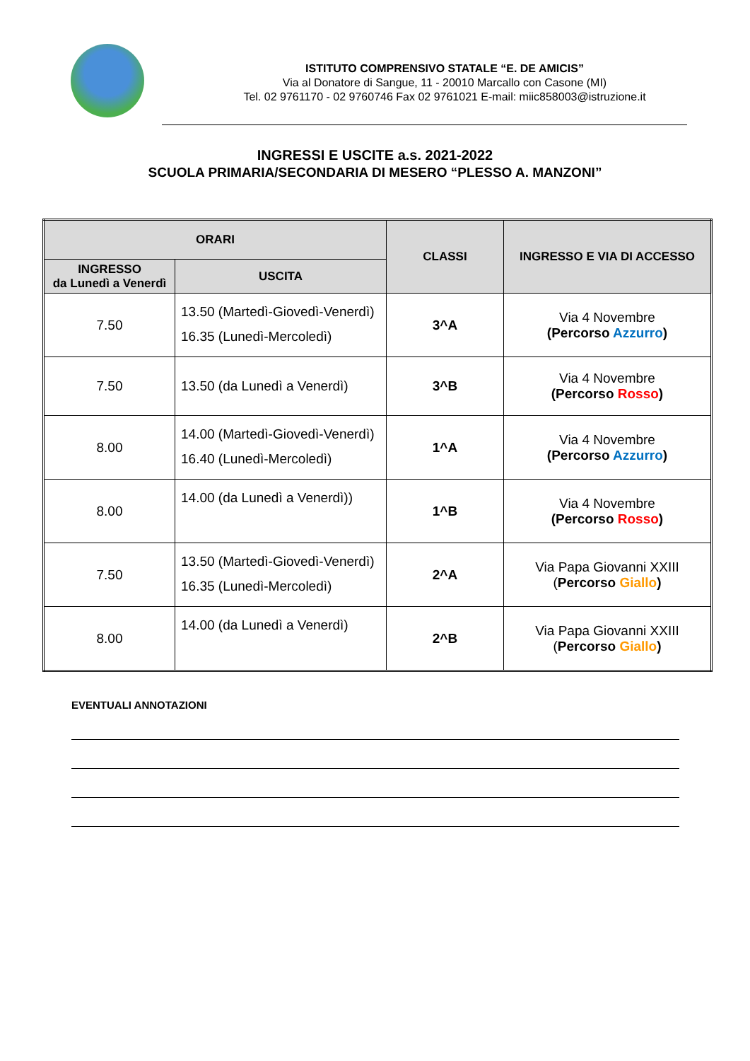ISTITUTO COMPRENSIVO STATALE “E. DE AMICIS”
Via al Donatore di Sangue, 11 - 20010 Marcallo con Casone (MI)
Tel. 02 9761170 - 02 9760746 Fax 02 9761021 E-mail: miic858003@istruzione.it
INGRESSI E USCITE a.s. 2021-2022
SCUOLA PRIMARIA/SECONDARIA DI MESERO “PLESSO A. MANZONI”
| ORARI | | CLASSI | INGRESSO E VIA DI ACCESSO |
| --- | --- | --- | --- |
| INGRESSO da Lunedì a Venerdì | USCITA | | |
| 7.50 | 13.50 (Martedì-Giovedì-Venerdì) 16.35 (Lunedì-Mercoledì) | 3^A | Via 4 Novembre (Percorso Azzurro ) |
| 7.50 | 13.50 (da Lunedì a Venerdì) | 3^B | Via 4 Novembre (Percorso Rosso ) |
| 8.00 | 14.00 (Martedì-Giovedì-Venerdì) 16.40 (Lunedì-Mercoledì) | 1^A | Via 4 Novembre (Percorso Azzurro ) |
| 8.00 | 14.00 (da Lunedì a Venerdì)) | 1^B | Via 4 Novembre (Percorso Rosso ) |
| 7.50 | 13.50 (Martedì-Giovedì-Venerdì) 16.35 (Lunedì-Mercoledì) | 2^A | Via Papa Giovanni XXIII ( Percorso Giallo ) |
| 8.00 | 14.00 (da Lunedì a Venerdì) | 2^B | Via Papa Giovanni XXIII ( Percorso Giallo ) |
EVENTUALI ANNOTAZIONI